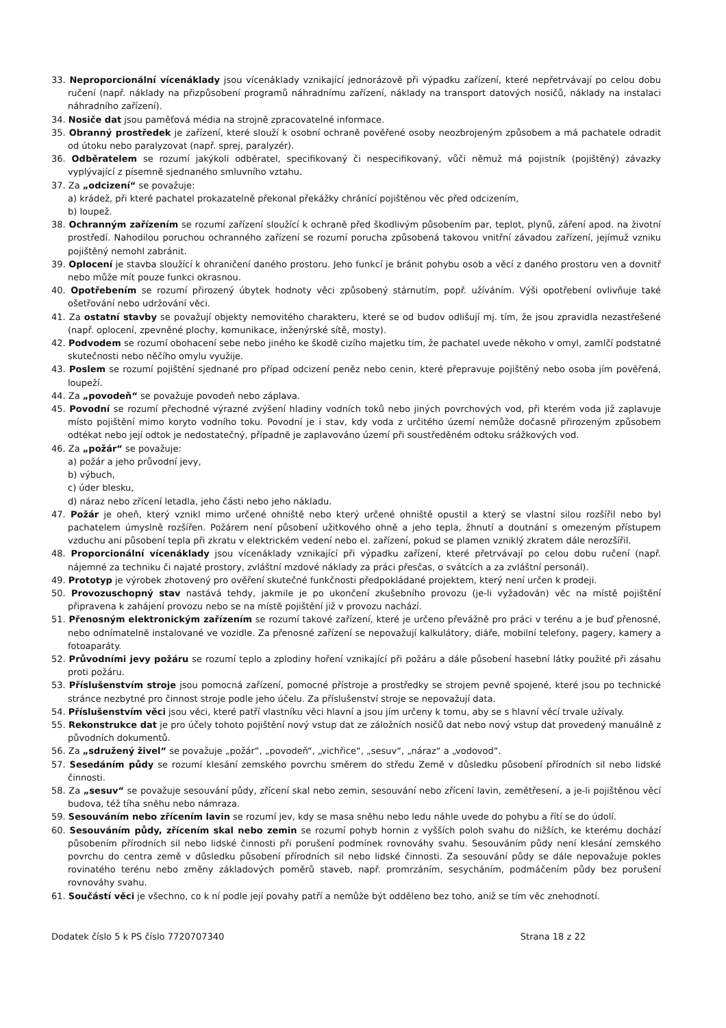33. Neproporcionální vícenáklady jsou vícenáklady vznikající jednorázově při výpadku zařízení, které nepřetrvávají po celou dobu ručení (např. náklady na přizpůsobení programů náhradnímu zařízení, náklady na transport datových nosičů, náklady na instalaci náhradního zařízení).
34. Nosiče dat jsou paměťová média na strojně zpracovatelné informace.
35. Obranný prostředek je zařízení, které slouží k osobní ochraně pověřené osoby neozbrojeným způsobem a má pachatele odradit od útoku nebo paralyzovat (např. sprej, paralyzér).
36. Odběratelem se rozumí jakýkoli odběratel, specifikovaný či nespecifikovaný, vůči němuž má pojistník (pojištěný) závazky vyplývající z písemně sjednaného smluvního vztahu.
37. Za „odcizení“ se považuje:
a) krádež, při které pachatel prokazatelně překonal překážky chránící pojištěnou věc před odcizením,
b) loupež.
38. Ochranným zařízením se rozumí zařízení sloužící k ochraně před škodlivým působením par, teplot, plynů, záření apod. na životní prostředí. Nahodilou poruchou ochranného zařízení se rozumí porucha způsobená takovou vnitřní závadou zařízení, jejímuž vzniku pojištěný nemohl zabránit.
39. Oplocení je stavba sloužící k ohraničení daného prostoru. Jeho funkcí je bránit pohybu osob a věcí z daného prostoru ven a dovnitř nebo může mít pouze funkci okrasnou.
40. Opotřebením se rozumí přirozený úbytek hodnoty věci způsobený stárnutím, popř. užíváním. Výši opotřebení ovlivňuje také ošetřování nebo udržování věci.
41. Za ostatní stavby se považují objekty nemovitého charakteru, které se od budov odlišují mj. tím, že jsou zpravidla nezastřešené (např. oplocení, zpevněné plochy, komunikace, inženýrské sítě, mosty).
42. Podvodem se rozumí obohacení sebe nebo jiného ke škodě cizího majetku tím, že pachatel uvede někoho v omyl, zamlčí podstatné skutečnosti nebo něčího omylu využije.
43. Poslem se rozumí pojištění sjednané pro případ odcizení peněz nebo cenin, které přepravuje pojištěný nebo osoba jím pověřená, loupeží.
44. Za „povodeň“ se považuje povodeň nebo záplava.
45. Povodní se rozumí přechodné výrazné zvýšení hladiny vodních toků nebo jiných povrchových vod, při kterém voda již zaplavuje místo pojištění mimo koryto vodního toku. Povodní je i stav, kdy voda z určitého území nemůže dočasně přirozeným způsobem odtékat nebo její odtok je nedostatečný, případně je zaplavováno území při soustředěném odtoku srážkových vod.
46. Za „požár“ se považuje:
a) požár a jeho průvodní jevy,
b) výbuch,
c) úder blesku,
d) náraz nebo zřícení letadla, jeho části nebo jeho nákladu.
47. Požár je oheň, který vznikl mimo určené ohniště nebo který určené ohniště opustil a který se vlastní silou rozšířil nebo byl pachatelem úmyslně rozšířen. Požárem není působení užitkového ohně a jeho tepla, žhnutí a doutnání s omezeným přístupem vzduchu ani působení tepla při zkratu v elektrickém vedení nebo el. zařízení, pokud se plamen vzniklý zkratem dále nerozšířil.
48. Proporcionální vícenáklady jsou vícenáklady vznikající při výpadku zařízení, které přetrvávají po celou dobu ručení (např. nájemné za techniku či najaté prostory, zvláštní mzdové náklady za práci přesčas, o svátcích a za zvláštní personál).
49. Prototyp je výrobek zhotovený pro ověření skutečné funkčnosti předpokládané projektem, který není určen k prodeji.
50. Provozuschopný stav nastává tehdy, jakmile je po ukončení zkušebního provozu (je-li vyžadován) věc na místě pojištění připravena k zahájení provozu nebo se na místě pojištění již v provozu nachází.
51. Přenosným elektronickým zařízením se rozumí takové zařízení, které je určeno převážně pro práci v terénu a je buď přenosné, nebo odnímatelně instalované ve vozidle. Za přenosné zařízení se nepovažují kalkulátory, diáře, mobilní telefony, pagery, kamery a fotoaparáty.
52. Průvodními jevy požáru se rozumí teplo a zplodiny hoření vznikající při požáru a dále působení hasební látky použité při zásahu proti požáru.
53. Příslušenstvím stroje jsou pomocná zařízení, pomocné přístroje a prostředky se strojem pevně spojené, které jsou po technické stránce nezbytné pro činnost stroje podle jeho účelu. Za příslušenství stroje se nepovažují data.
54. Příslušenstvím věci jsou věci, které patří vlastníku věci hlavní a jsou jím určeny k tomu, aby se s hlavní věcí trvale užívaly.
55. Rekonstrukce dat je pro účely tohoto pojištění nový vstup dat ze záložních nosičů dat nebo nový vstup dat provedený manuálně z původních dokumentů.
56. Za „sdružený živel“ se považuje „požár“, „povodeň“, „vichřice“, „sesuv“, „náraz“ a „vodovod“.
57. Sesedáním půdy se rozumí klesání zemského povrchu směrem do středu Země v důsledku působení přírodních sil nebo lidské činnosti.
58. Za „sesuv“ se považuje sesouvání půdy, zřícení skal nebo zemin, sesouvání nebo zřícení lavin, zemětřesení, a je-li pojištěnou věcí budova, též tíha sněhu nebo námraza.
59. Sesouváním nebo zřícením lavin se rozumí jev, kdy se masa sněhu nebo ledu náhle uvede do pohybu a řítí se do údolí.
60. Sesouváním půdy, zřícením skal nebo zemin se rozumí pohyb hornin z vyšších poloh svahu do nižších, ke kterému dochází působením přírodních sil nebo lidské činnosti při porušení podmínek rovnováhy svahu. Sesouváním půdy není klesání zemského povrchu do centra země v důsledku působení přírodních sil nebo lidské činnosti. Za sesouvání půdy se dále nepovažuje pokles rovinatého terénu nebo změny základových poměrů staveb, např. promrzáním, sesycháním, podmáčením půdy bez porušení rovnováhy svahu.
61. Součástí věci je všechno, co k ní podle její povahy patří a nemůže být odděleno bez toho, aniž se tím věc znehodnotí.
Dodatek číslo 5 k PS číslo 7720707340 Strana 18 z 22